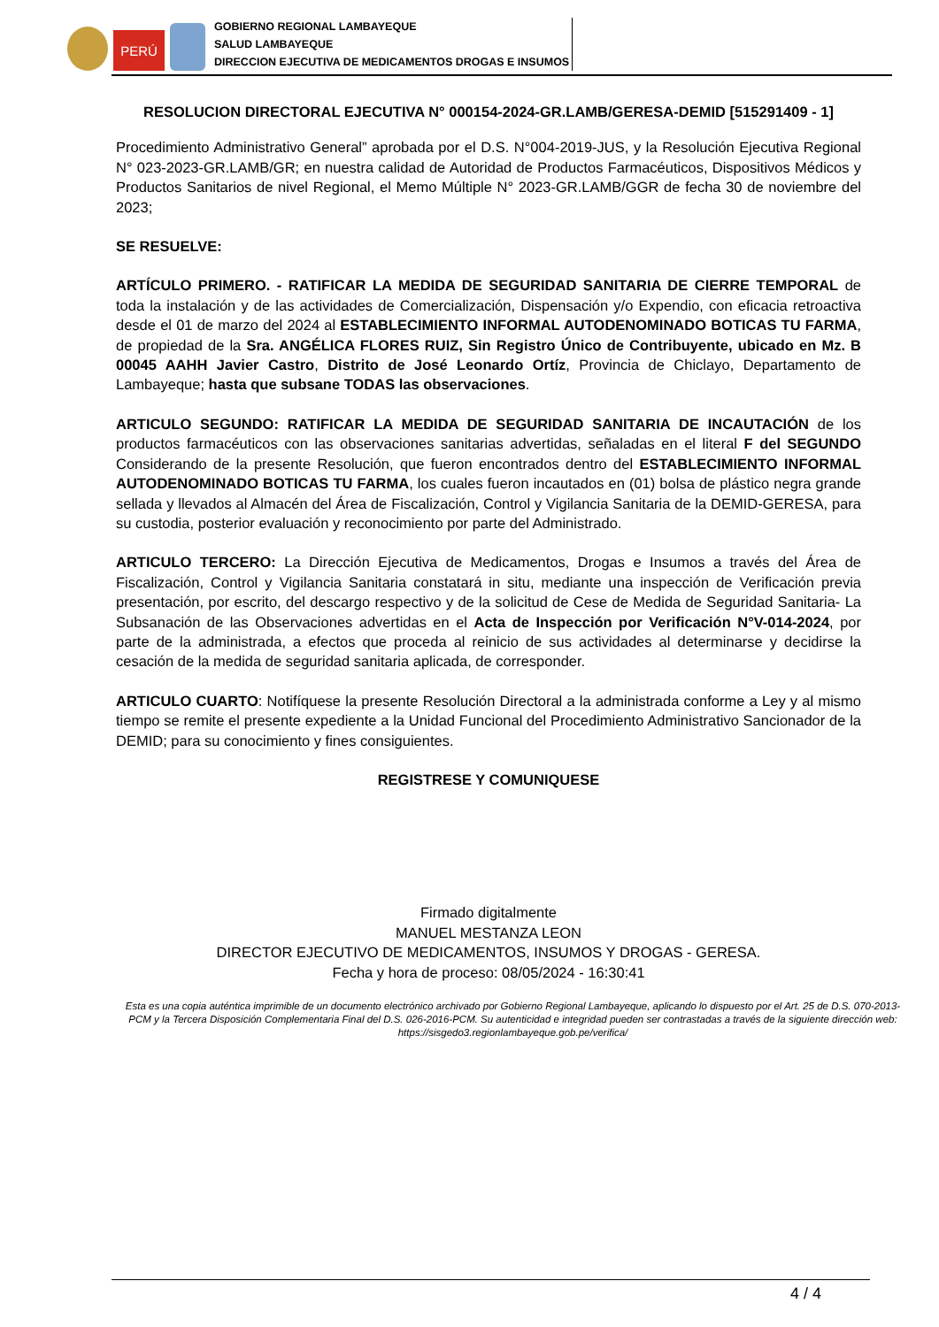PERÚ
GOBIERNO REGIONAL LAMBAYEQUE
SALUD LAMBAYEQUE
DIRECCION EJECUTIVA DE MEDICAMENTOS DROGAS E INSUMOS
RESOLUCION DIRECTORAL EJECUTIVA N° 000154-2024-GR.LAMB/GERESA-DEMID [515291409 - 1]
Procedimiento Administrativo General” aprobada por el D.S. N°004-2019-JUS, y la Resolución Ejecutiva Regional N° 023-2023-GR.LAMB/GR; en nuestra calidad de Autoridad de Productos Farmacéuticos, Dispositivos Médicos y Productos Sanitarios de nivel Regional, el Memo Múltiple N° 2023-GR.LAMB/GGR de fecha 30 de noviembre del 2023;
SE RESUELVE:
ARTÍCULO PRIMERO. - RATIFICAR LA MEDIDA DE SEGURIDAD SANITARIA DE CIERRE TEMPORAL de toda la instalación y de las actividades de Comercialización, Dispensación y/o Expendio, con eficacia retroactiva desde el 01 de marzo del 2024 al ESTABLECIMIENTO INFORMAL AUTODENOMINADO BOTICAS TU FARMA, de propiedad de la Sra. ANGÉLICA FLORES RUIZ, Sin Registro Único de Contribuyente, ubicado en Mz. B 00045 AAHH Javier Castro, Distrito de José Leonardo Ortíz, Provincia de Chiclayo, Departamento de Lambayeque; hasta que subsane TODAS las observaciones.
ARTICULO SEGUNDO: RATIFICAR LA MEDIDA DE SEGURIDAD SANITARIA DE INCAUTACIÓN de los productos farmacéuticos con las observaciones sanitarias advertidas, señaladas en el literal F del SEGUNDO Considerando de la presente Resolución, que fueron encontrados dentro del ESTABLECIMIENTO INFORMAL AUTODENOMINADO BOTICAS TU FARMA, los cuales fueron incautados en (01) bolsa de plástico negra grande sellada y llevados al Almacén del Área de Fiscalización, Control y Vigilancia Sanitaria de la DEMID-GERESA, para su custodia, posterior evaluación y reconocimiento por parte del Administrado.
ARTICULO TERCERO: La Dirección Ejecutiva de Medicamentos, Drogas e Insumos a través del Área de Fiscalización, Control y Vigilancia Sanitaria constatará in situ, mediante una inspección de Verificación previa presentación, por escrito, del descargo respectivo y de la solicitud de Cese de Medida de Seguridad Sanitaria- La Subsanación de las Observaciones advertidas en el Acta de Inspección por Verificación N°V-014-2024, por parte de la administrada, a efectos que proceda al reinicio de sus actividades al determinarse y decidirse la cesación de la medida de seguridad sanitaria aplicada, de corresponder.
ARTICULO CUARTO: Notifíquese la presente Resolución Directoral a la administrada conforme a Ley y al mismo tiempo se remite el presente expediente a la Unidad Funcional del Procedimiento Administrativo Sancionador de la DEMID; para su conocimiento y fines consiguientes.
REGISTRESE Y COMUNIQUESE
Firmado digitalmente
MANUEL MESTANZA LEON
DIRECTOR EJECUTIVO DE MEDICAMENTOS, INSUMOS Y DROGAS - GERESA.
Fecha y hora de proceso: 08/05/2024 - 16:30:41
Esta es una copia auténtica imprimible de un documento electrónico archivado por Gobierno Regional Lambayeque, aplicando lo dispuesto por el Art. 25 de D.S. 070-2013-PCM y la Tercera Disposición Complementaria Final del D.S. 026-2016-PCM. Su autenticidad e integridad pueden ser contrastadas a través de la siguiente dirección web: https://sisgedo3.regionlambayeque.gob.pe/verifica/
4 / 4